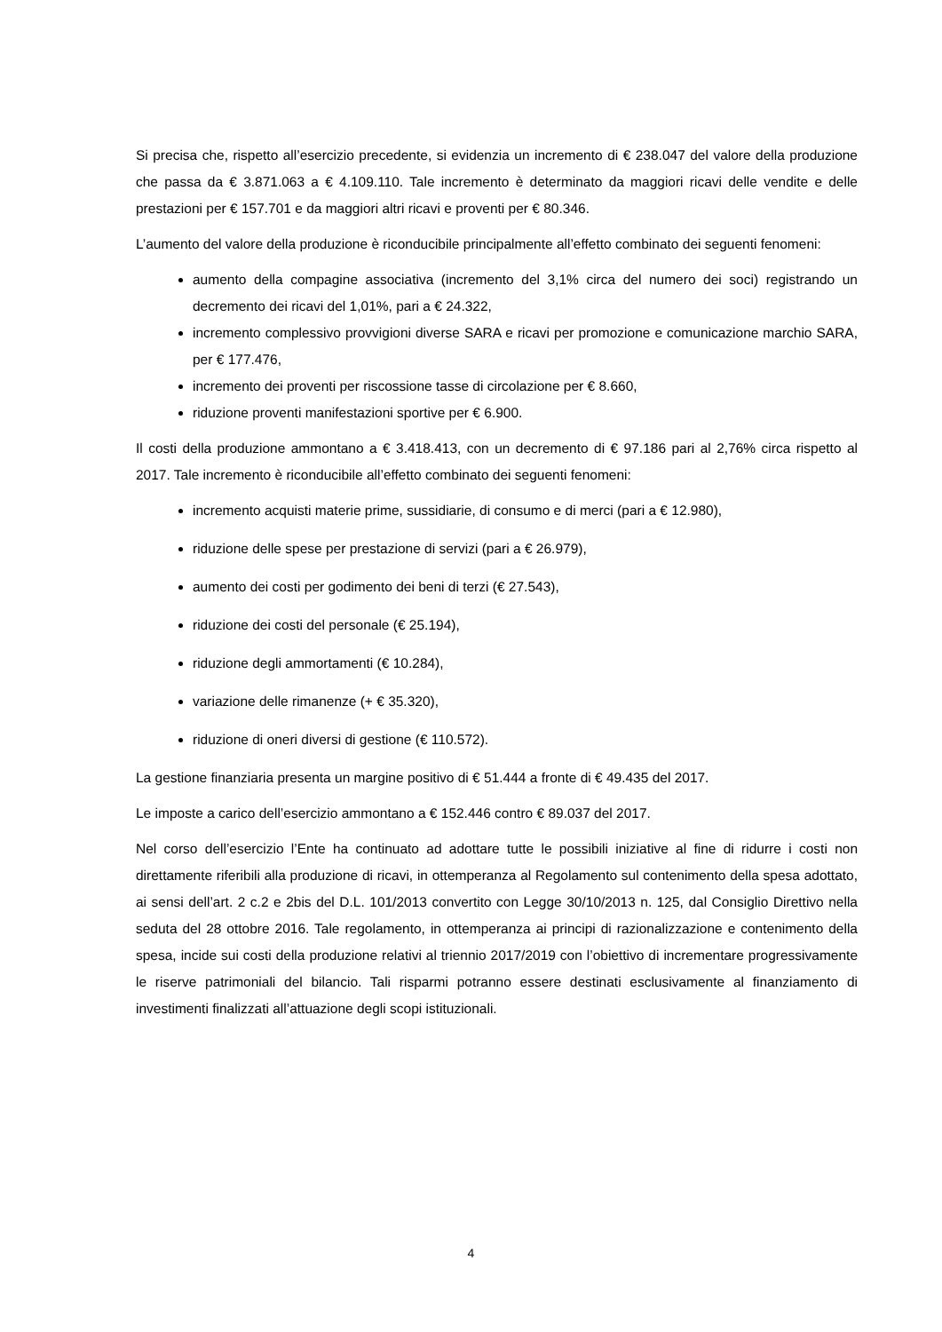Si precisa che, rispetto all’esercizio precedente, si evidenzia un incremento di € 238.047 del valore della produzione che passa da € 3.871.063 a € 4.109.110. Tale incremento è determinato da maggiori ricavi delle vendite e delle prestazioni per € 157.701 e da maggiori altri ricavi e proventi per € 80.346.
L’aumento del valore della produzione è riconducibile principalmente all’effetto combinato dei seguenti fenomeni:
aumento della compagine associativa (incremento del 3,1% circa del numero dei soci) registrando un decremento dei ricavi del 1,01%, pari a € 24.322,
incremento complessivo provvigioni diverse SARA e ricavi per promozione e comunicazione marchio SARA, per € 177.476,
incremento dei proventi per riscossione tasse di circolazione per € 8.660,
riduzione proventi manifestazioni sportive per € 6.900.
Il costi della produzione ammontano a € 3.418.413, con un decremento di € 97.186 pari al 2,76% circa rispetto al 2017. Tale incremento è riconducibile all’effetto combinato dei seguenti fenomeni:
incremento acquisti materie prime, sussidiarie, di consumo e di merci (pari a € 12.980),
riduzione delle spese per prestazione di servizi (pari a € 26.979),
aumento dei costi per godimento dei beni di terzi (€ 27.543),
riduzione dei costi del personale (€ 25.194),
riduzione degli ammortamenti (€ 10.284),
variazione delle rimanenze (+ € 35.320),
riduzione di oneri diversi di gestione (€ 110.572).
La gestione finanziaria presenta un margine positivo di € 51.444 a fronte di € 49.435 del 2017.
Le imposte a carico dell’esercizio ammontano a € 152.446 contro € 89.037 del 2017.
Nel corso dell’esercizio l’Ente ha continuato ad adottare tutte le possibili iniziative al fine di ridurre i costi non direttamente riferibili alla produzione di ricavi, in ottemperanza al Regolamento sul contenimento della spesa adottato, ai sensi dell’art. 2 c.2 e 2bis del D.L. 101/2013 convertito con Legge 30/10/2013 n. 125, dal Consiglio Direttivo nella seduta del 28 ottobre 2016. Tale regolamento, in ottemperanza ai principi di razionalizzazione e contenimento della spesa, incide sui costi della produzione relativi al triennio 2017/2019 con l’obiettivo di incrementare progressivamente le riserve patrimoniali del bilancio. Tali risparmi potranno essere destinati esclusivamente al finanziamento di investimenti finalizzati all’attuazione degli scopi istituzionali.
4